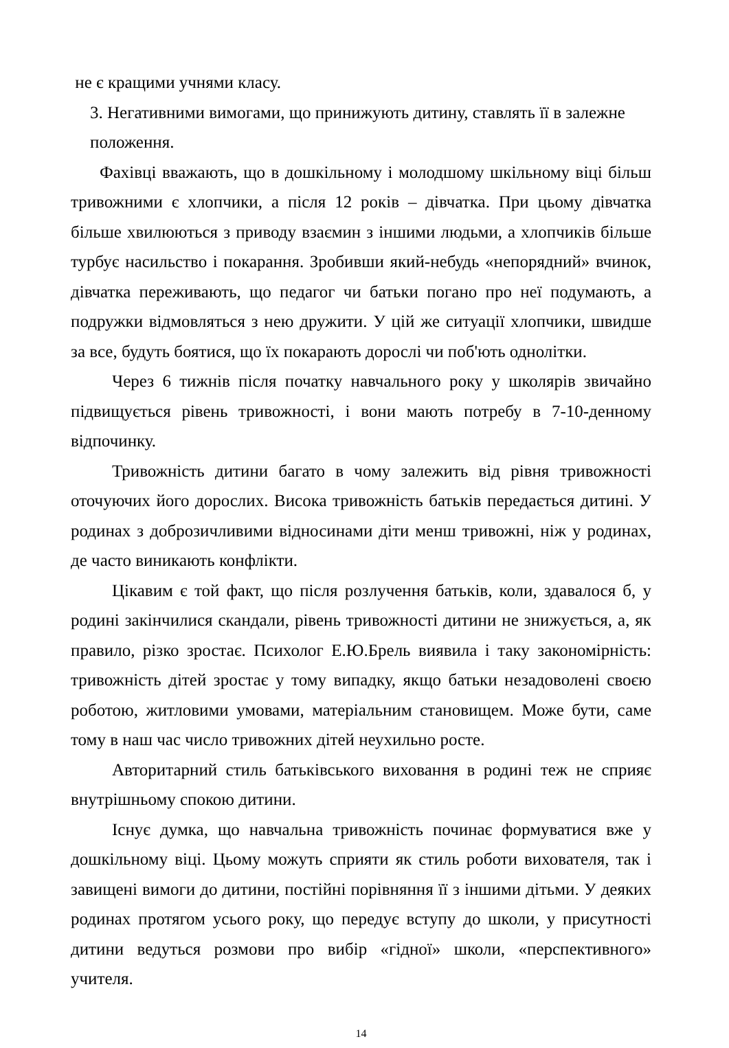не є кращими учнями класу.
3. Негативними вимогами, що принижують дитину, ставлять її в залежне
положення.
Фахівці вважають, що в дошкільному і молодшому шкільному віці більш тривожними є хлопчики, а після 12 років – дівчатка. При цьому дівчатка більше хвилюються з приводу взаємин з іншими людьми, а хлопчиків більше турбує насильство і покарання. Зробивши який-небудь «непорядний» вчинок, дівчатка переживають, що педагог чи батьки погано про неї подумають, а подружки відмовляться з нею дружити. У цій же ситуації хлопчики, швидше за все, будуть боятися, що їх покарають дорослі чи поб'ють однолітки.
Через 6 тижнів після початку навчального року у школярів звичайно підвищується рівень тривожності, і вони мають потребу в 7-10-денному відпочинку.
Тривожність дитини багато в чому залежить від рівня тривожності оточуючих його дорослих. Висока тривожність батьків передається дитині. У родинах з доброзичливими відносинами діти менш тривожні, ніж у родинах, де часто виникають конфлікти.
Цікавим є той факт, що після розлучення батьків, коли, здавалося б, у родині закінчилися скандали, рівень тривожності дитини не знижується, а, як правило, різко зростає. Психолог Е.Ю.Брель виявила і таку закономірність: тривожність дітей зростає у тому випадку, якщо батьки незадоволені своєю роботою, житловими умовами, матеріальним становищем. Може бути, саме тому в наш час число тривожних дітей неухильно росте.
Авторитарний стиль батьківського виховання в родині теж не сприяє внутрішньому спокою дитини.
Існує думка, що навчальна тривожність починає формуватися вже у дошкільному віці. Цьому можуть сприяти як стиль роботи вихователя, так і завищені вимоги до дитини, постійні порівняння її з іншими дітьми. У деяких родинах протягом усього року, що передує вступу до школи, у присутності дитини ведуться розмови про вибір «гідної» школи, «перспективного» учителя.
14